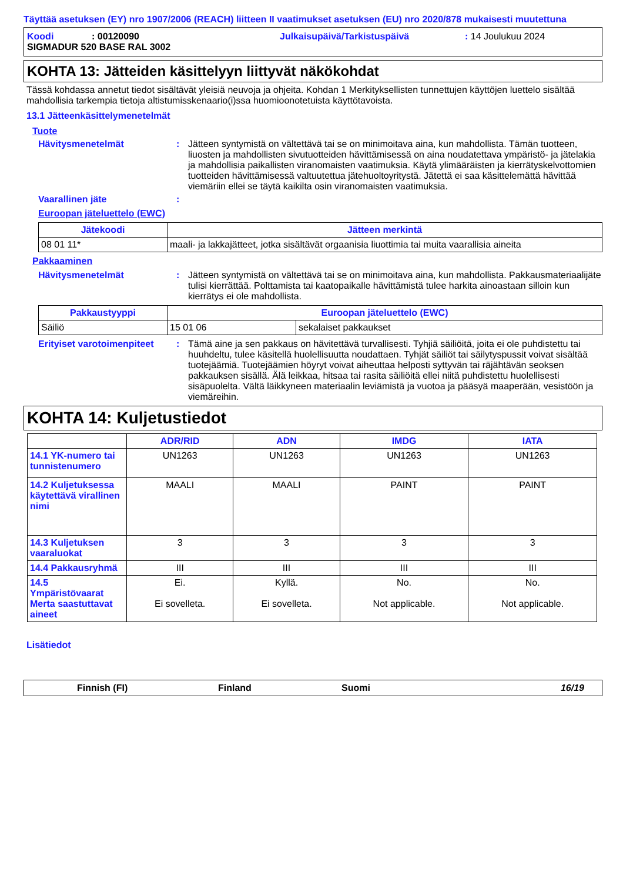Täyttää asetuksen (EY) nro 1907/2006 (REACH) liitteen II vaatimukset asetuksen (EU) nro 2020/878 mukaisesti muutettuna
Koodi: 00120090 Julkaisupäivä/Tarkistuspäivä: 14 Joulukuu 2024
SIGMADUR 520 BASE RAL 3002
KOHTA 13: Jätteiden käsittelyyn liittyvät näkökohdat
Tässä kohdassa annetut tiedot sisältävät yleisiä neuvoja ja ohjeita. Kohdan 1 Merkityksellisten tunnettujen käyttöjen luettelo sisältää mahdollisia tarkempia tietoja altistumisskenaario(i)ssa huomioonotetuista käyttötavoista.
13.1 Jätteenkäsittelymenetelmät
Tuote
Hävitysmenetelmät: Jätteen syntymistä on vältettävä tai se on minimoitava aina, kun mahdollista. Tämän tuotteen, liuosten ja mahdollisten sivutuotteiden hävittämisessä on aina noudatettava ympäristö- ja jätelakia ja mahdollisia paikallisten viranomaisten vaatimuksia. Käytä ylimääräisten ja kierrätyskelvottomien tuotteiden hävittämisessä valtuutettua jätehuoltoyritystä. Jätettä ei saa käsittelemättä hävittää viemäriin ellei se täytä kaikilta osin viranomaisten vaatimuksia.
Vaarallinen jäte:
Euroopan jäteluettelo (EWC)
| Jätekoodi | Jätteen merkintä |
| --- | --- |
| 08 01 11* | maali- ja lakkajätteet, jotka sisältävät orgaanisia liuottimia tai muita vaarallisia aineita |
Pakkaaminen
Hävitysmenetelmät: Jätteen syntymistä on vältettävä tai se on minimoitava aina, kun mahdollista. Pakkausmateriaalijäte tulisi kierrättää. Polttamista tai kaatopaikalle hävittämistä tulee harkita ainoastaan silloin kun kierrätys ei ole mahdollista.
| Pakkaustyyppi | Euroopan jäteluettelo (EWC) | |
| --- | --- | --- |
| Säiliö | 15 01 06 | sekalaiset pakkaukset |
Erityiset varotoimenpiteet: Tämä aine ja sen pakkaus on hävitettävä turvallisesti. Tyhjiä säiliöitä, joita ei ole puhdistettu tai huuhdeltu, tulee käsitellä huolellisuutta noudattaen. Tyhjät säiliöt tai säilytyspussit voivat sisältää tuotejäämiä. Tuotejäämien höyryt voivat aiheuttaa helposti syttyvän tai räjähtävän seoksen pakkauksen sisällä. Älä leikkaa, hitsaa tai rasita säiliöitä ellei niitä puhdistettu huolellisesti sisäpuolelta. Vältä läikkyneen materiaalin leviämistä ja vuotoa ja pääsyä maaperään, vesistöön ja viemäreihin.
KOHTA 14: Kuljetustiedot
| | ADR/RID | ADN | IMDG | IATA |
| --- | --- | --- | --- | --- |
| 14.1 YK-numero tai tunnistenumero | UN1263 | UN1263 | UN1263 | UN1263 |
| 14.2 Kuljetuksessa käytettävä virallinen nimi | MAALI | MAALI | PAINT | PAINT |
| 14.3 Kuljetuksen vaaraluokat | 3 | 3 | 3 | 3 |
| 14.4 Pakkausryhmä | III | III | III | III |
| 14.5 Ympäristövaarat Merta saastuttavat aineet | Ei. Ei sovelleta. | Kyllä. Ei sovelleta. | No. Not applicable. | No. Not applicable. |
Lisätiedot
Finnish (FI) Finland Suomi 16/19